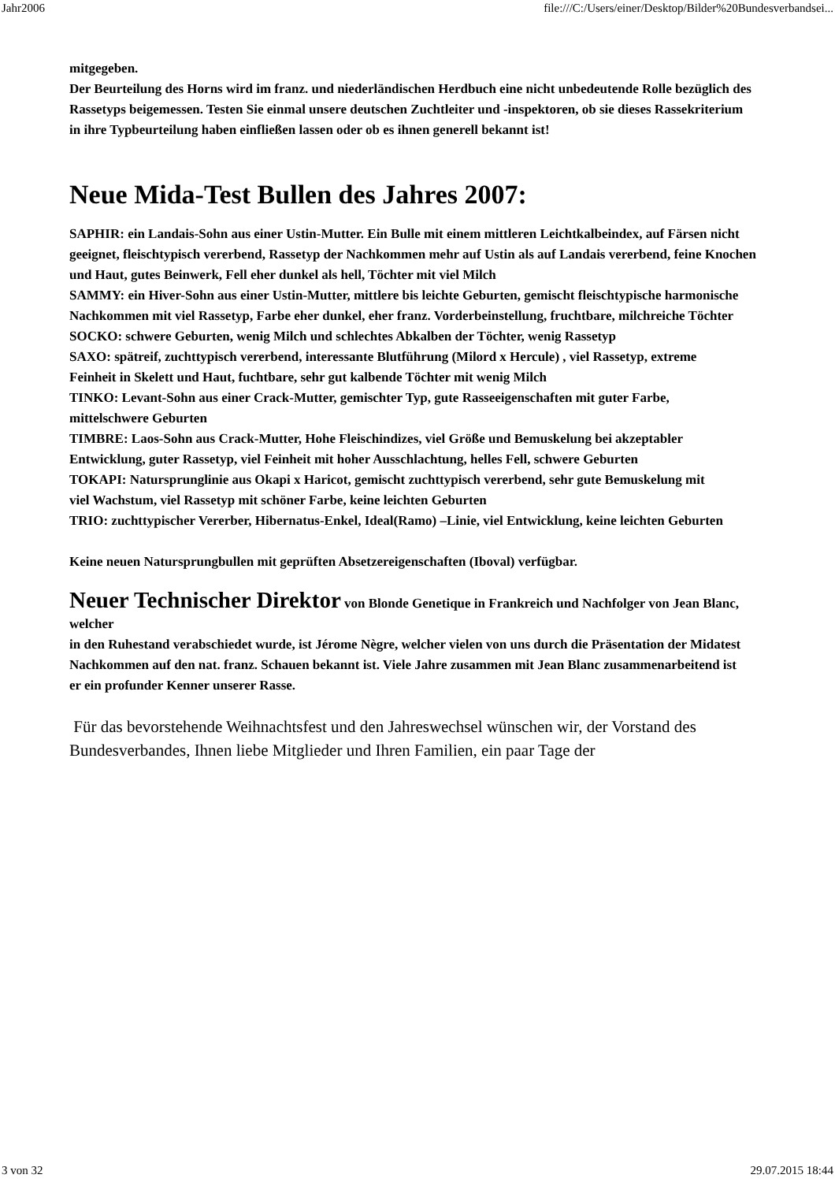Jahr2006 file:///C:/Users/einer/Desktop/Bilder%20Bundesverbandsei...
mitgegeben.
Der Beurteilung des Horns wird im franz. und niederländischen Herdbuch eine nicht unbedeutende Rolle bezüglich des
Rassetyps beigemessen. Testen Sie einmal unsere deutschen Zuchtleiter und -inspektoren, ob sie dieses Rassekriterium
in ihre Typbeurteilung haben einfließen lassen oder ob es ihnen generell bekannt ist!
Neue Mida-Test Bullen des Jahres 2007:
SAPHIR: ein Landais-Sohn aus einer Ustin-Mutter. Ein Bulle mit einem mittleren Leichtkalbeindex, auf Färsen nicht
geeignet, fleischtypisch vererbend, Rassetyp der Nachkommen mehr auf Ustin als auf Landais vererbend, feine Knochen
und Haut, gutes Beinwerk, Fell eher dunkel als hell, Töchter mit viel Milch
SAMMY: ein Hiver-Sohn aus einer Ustin-Mutter, mittlere bis leichte Geburten, gemischt fleischtypische harmonische
Nachkommen mit viel Rassetyp, Farbe eher dunkel, eher franz. Vorderbeinstellung, fruchtbare, milchreiche Töchter
SOCKO: schwere Geburten, wenig Milch und schlechtes Abkalben der Töchter, wenig Rassetyp
SAXO: spätreif, zuchttypisch vererbend, interessante Blutführung (Milord x Hercule) , viel Rassetyp, extreme
Feinheit in Skelett und Haut, fuchtbare, sehr gut kalbende Töchter mit wenig Milch
TINKO: Levant-Sohn aus einer Crack-Mutter, gemischter Typ, gute Rasseeigenschaften mit guter Farbe,
mittelschwere Geburten
TIMBRE: Laos-Sohn aus Crack-Mutter, Hohe Fleischindizes, viel Größe und Bemuskelung bei akzeptabler
Entwicklung, guter Rassetyp, viel Feinheit mit hoher Ausschlachtung, helles Fell, schwere Geburten
TOKAPI: Natursprunglinie aus Okapi x Haricot, gemischt zuchttypisch vererbend, sehr gute Bemuskelung mit
viel Wachstum, viel Rassetyp mit schöner Farbe, keine leichten Geburten
TRIO: zuchttypischer Vererber, Hibernatus-Enkel, Ideal(Ramo) –Linie, viel Entwicklung, keine leichten Geburten
Keine neuen Natursprungbullen mit geprüften Absetzereigenschaften (Iboval) verfügbar.
Neuer Technischer Direktor von Blonde Genetique in Frankreich und Nachfolger von Jean Blanc, welcher
in den Ruhestand verabschiedet wurde, ist Jérome Nègre, welcher vielen von uns durch die Präsentation der Midatest
Nachkommen auf den nat. franz. Schauen bekannt ist. Viele Jahre zusammen mit Jean Blanc zusammenarbeitend ist
er ein profunder Kenner unserer Rasse.
Für das bevorstehende Weihnachtsfest und den Jahreswechsel wünschen wir, der Vorstand des
Bundesverbandes, Ihnen liebe Mitglieder und Ihren Familien, ein paar Tage der
3 von 32 29.07.2015 18:44